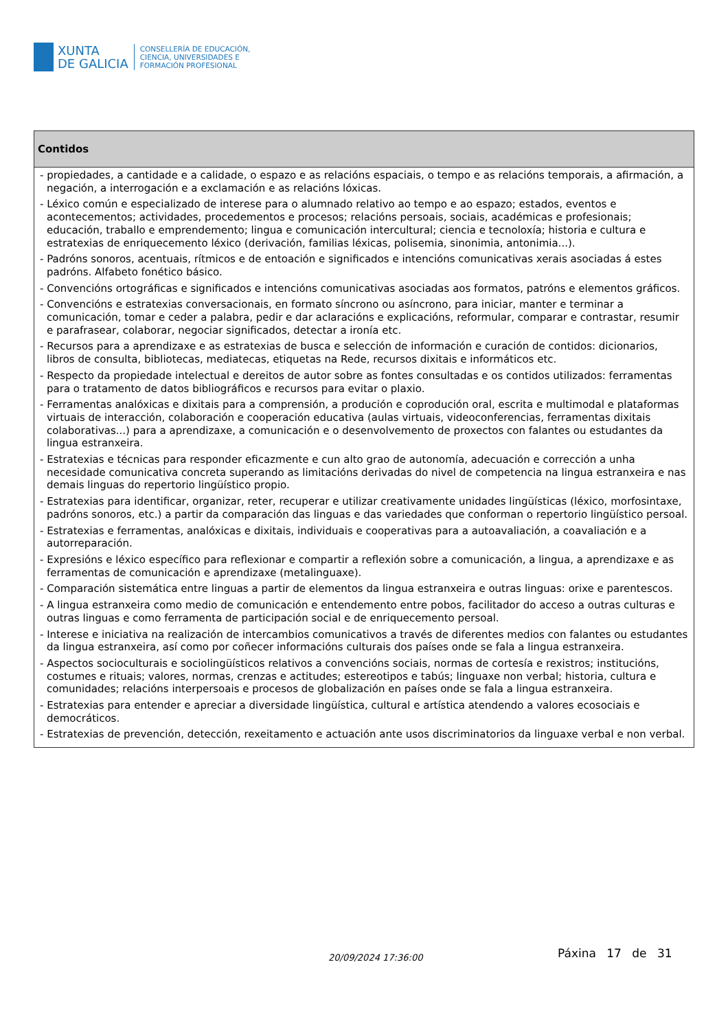XUNTA
DE GALICIA
CONSELLERÍA DE EDUCACIÓN,
CIENCIA, UNIVERSIDADES E
FORMACIÓN PROFESIONAL
| Contidos |
| --- |
| - propiedades, a cantidade e a calidade, o espazo e as relacións espaciais, o tempo e as relacións temporais, a afirmación, a negación, a interrogación e a exclamación e as relacións lóxicas. - Léxico común e especializado de interese para o alumnado relativo ao tempo e ao espazo; estados, eventos e acontecementos; actividades, procedementos e procesos; relacións persoais, sociais, académicas e profesionais; educación, traballo e emprendemento; lingua e comunicación intercultural; ciencia e tecnoloxía; historia e cultura e estratexias de enriquecemento léxico (derivación, familias léxicas, polisemia, sinonimia, antonimia...). - Padróns sonoros, acentuais, rítmicos e de entoación e significados e intencións comunicativas xerais asociadas á estes padróns. Alfabeto fonético básico. - Convencións ortográficas e significados e intencións comunicativas asociadas aos formatos, patróns e elementos gráficos. - Convencións e estratexias conversacionais, en formato síncrono ou asíncrono, para iniciar, manter e terminar a comunicación, tomar e ceder a palabra, pedir e dar aclaracións e explicacións, reformular, comparar e contrastar, resumir e parafrasear, colaborar, negociar significados, detectar a ironía etc. - Recursos para a aprendizaxe e as estratexias de busca e selección de información e curación de contidos: dicionarios, libros de consulta, bibliotecas, mediatecas, etiquetas na Rede, recursos dixitais e informáticos etc. - Respecto da propiedade intelectual e dereitos de autor sobre as fontes consultadas e os contidos utilizados: ferramentas para o tratamento de datos bibliográficos e recursos para evitar o plaxio. - Ferramentas analóxicas e dixitais para a comprensión, a produción e coprodución oral, escrita e multimodal e plataformas virtuais de interacción, colaboración e cooperación educativa (aulas virtuais, videoconferencias, ferramentas dixitais colaborativas...) para a aprendizaxe, a comunicación e o desenvolvemento de proxectos con falantes ou estudantes da lingua estranxeira. - Estratexias e técnicas para responder eficazmente e cun alto grao de autonomía, adecuación e corrección a unha necesidade comunicativa concreta superando as limitacións derivadas do nivel de competencia na lingua estranxeira e nas demais linguas do repertorio lingüístico propio. - Estratexias para identificar, organizar, reter, recuperar e utilizar creativamente unidades lingüísticas (léxico, morfosintaxe, padróns sonoros, etc.) a partir da comparación das linguas e das variedades que conforman o repertorio lingüístico persoal. - Estratexias e ferramentas, analóxicas e dixitais, individuais e cooperativas para a autoavaliación, a coavaliación e a autorreparación. - Expresións e léxico específico para reflexionar e compartir a reflexión sobre a comunicación, a lingua, a aprendizaxe e as ferramentas de comunicación e aprendizaxe (metalinguaxe). - Comparación sistemática entre linguas a partir de elementos da lingua estranxeira e outras linguas: orixe e parentescos. - A lingua estranxeira como medio de comunicación e entendemento entre pobos, facilitador do acceso a outras culturas e outras linguas e como ferramenta de participación social e de enriquecemento persoal. - Interese e iniciativa na realización de intercambios comunicativos a través de diferentes medios con falantes ou estudantes da lingua estranxeira, así como por coñecer informacións culturais dos países onde se fala a lingua estranxeira. - Aspectos socioculturais e sociolingüísticos relativos a convencións sociais, normas de cortesía e rexistros; institucións, costumes e rituais; valores, normas, crenzas e actitudes; estereotipos e tabús; linguaxe non verbal; historia, cultura e comunidades; relacións interpersoais e procesos de globalización en países onde se fala a lingua estranxeira. - Estratexias para entender e apreciar a diversidade lingüística, cultural e artística atendendo a valores ecosociais e democráticos. - Estratexias de prevención, detección, rexeitamento e actuación ante usos discriminatorios da linguaxe verbal e non verbal. |
20/09/2024 17:36:00 Páxina 17 de 31